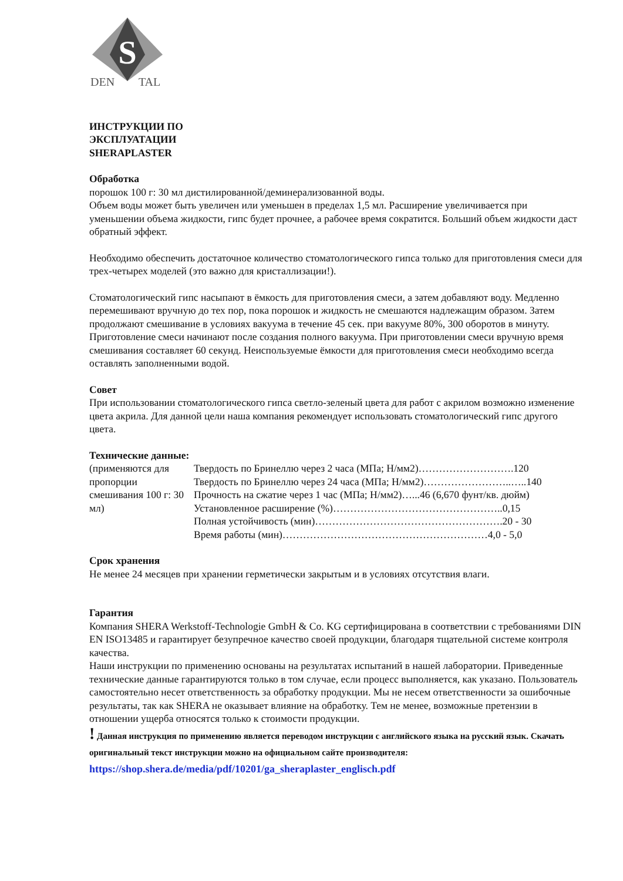S
DEN
TAL
ИНСТРУКЦИИ ПО
ЭКСПЛУАТАЦИИ
SHERAPLASTER
Обработка
порошок 100 г: 30 мл дистилированной/деминерализованной воды.
Объем воды может быть увеличен или уменьшен в пределах 1,5 мл. Расширение увеличивается при уменьшении объема жидкости, гипс будет прочнее, а рабочее время сократится. Больший объем жидкости даст обратный эффект.
Необходимо обеспечить достаточное количество стоматологического гипса только для приготовления смеси для трех-четырех моделей (это важно для кристаллизации!).
Стоматологический гипс насыпают в ёмкость для приготовления смеси, а затем добавляют воду. Медленно перемешивают вручную до тех пор, пока порошок и жидкость не смешаются надлежащим образом. Затем продолжают смешивание в условиях вакуума в течение 45 сек. при вакууме 80%, 300 оборотов в минуту. Приготовление смеси начинают после создания полного вакуума. При приготовлении смеси вручную время смешивания составляет 60 секунд. Неиспользуемые ёмкости для приготовления смеси необходимо всегда оставлять заполненными водой.
Совет
При использовании стоматологического гипса светло-зеленый цвета для работ с акрилом возможно изменение цвета акрила. Для данной цели наша компания рекомендует использовать стоматологический гипс другого цвета.
Технические данные:
| (применяются для пропорции смешивания 100 г: 30 мл) | Твердость по Бринеллю через 2 часа (МПа; Н/мм2)……………………….120 |
| | Твердость по Бринеллю через 24 часа (МПа; Н/мм2)……………………..…..140 |
| | Прочность на сжатие через 1 час (МПа; Н/мм2)…...46 (6,670 фунт/кв. дюйм) |
| | Установленное расширение (%)…………………………………………..0,15 |
| | Полная устойчивость (мин)……………………………………………….20 - 30 |
| | Время работы (мин)……………………………………………………4,0 - 5,0 |
Срок хранения
Не менее 24 месяцев при хранении герметически закрытым и в условиях отсутствия влаги.
Гарантия
Компания SHERA Werkstoff-Technologie GmbH & Co. KG сертифицирована в соответствии с требованиями DIN EN ISO13485 и гарантирует безупречное качество своей продукции, благодаря тщательной системе контроля качества.
Наши инструкции по применению основаны на результатах испытаний в нашей лаборатории. Приведенные технические данные гарантируются только в том случае, если процесс выполняется, как указано. Пользователь самостоятельно несет ответственность за обработку продукции. Мы не несем ответственности за ошибочные результаты, так как SHERA не оказывает влияние на обработку. Тем не менее, возможные претензии в отношении ущерба относятся только к стоимости продукции.
! Данная инструкция по применению является переводом инструкции с английского языка на русский язык. Скачать оригинальный текст инструкции можно на официальном сайте производителя: https://shop.shera.de/media/pdf/10201/ga_sheraplaster_englisch.pdf